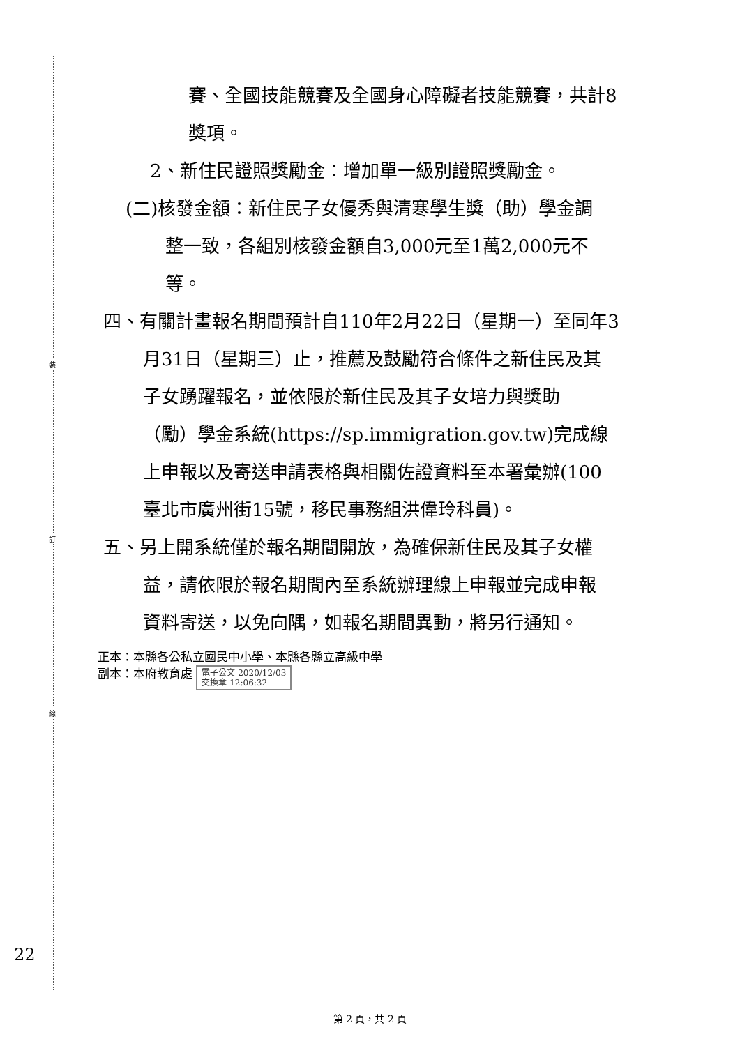裝
訂
線
賽、全國技能競賽及全國身心障礙者技能競賽，共計8
獎項。
2、新住民證照獎勵金：增加單一級別證照獎勵金。
(二)核發金額：新住民子女優秀與清寒學生獎（助）學金調
整一致，各組別核發金額自3,000元至1萬2,000元不
等。
四、有關計畫報名期間預計自110年2月22日（星期一）至同年3
月31日（星期三）止，推薦及鼓勵符合條件之新住民及其
子女踴躍報名，並依限於新住民及其子女培力與獎助
（勵）學金系統(https://sp.immigration.gov.tw)完成線
上申報以及寄送申請表格與相關佐證資料至本署彙辦(100
臺北市廣州街15號，移民事務組洪偉玲科員)。
五、另上開系統僅於報名期間開放，為確保新住民及其子女權
益，請依限於報名期間內至系統辦理線上申報並完成申報
資料寄送，以免向隅，如報名期間異動，將另行通知。
正本：本縣各公私立國民中小學、本縣各縣立高級中學
副本：本府教育處 電子公文 2020/12/03
交換章 12:06:32
22
第 2 頁，共 2 頁